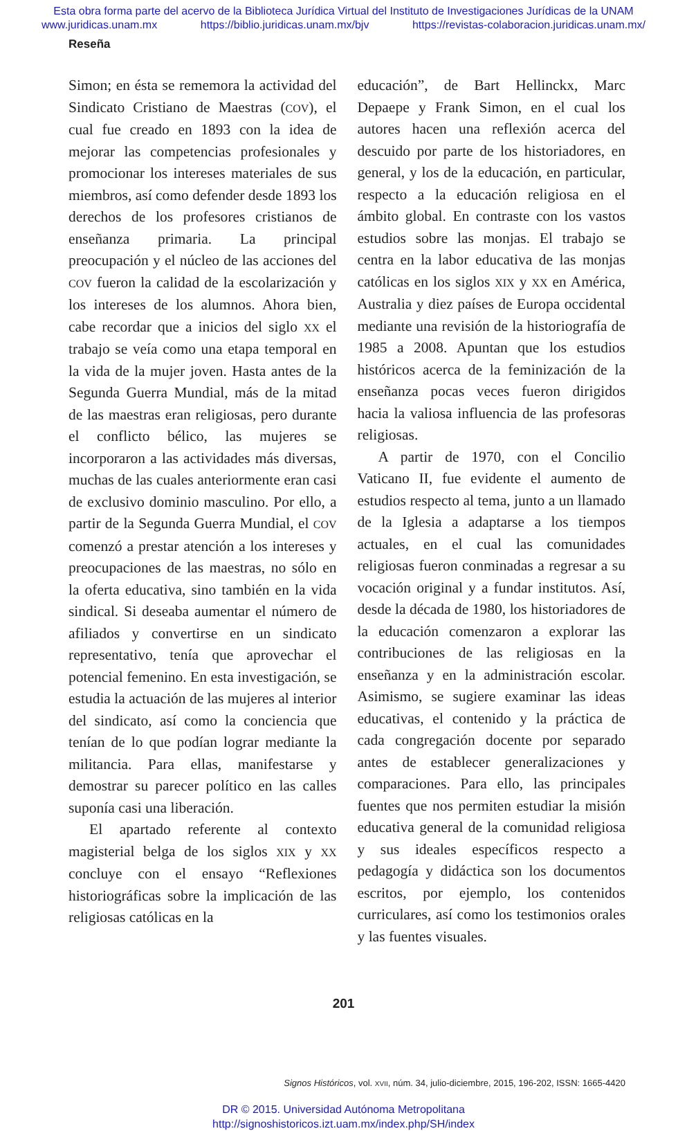Esta obra forma parte del acervo de la Biblioteca Jurídica Virtual del Instituto de Investigaciones Jurídicas de la UNAM
www.juridicas.unam.mx https://biblio.juridicas.unam.mx/bjv https://revistas-colaboracion.juridicas.unam.mx/
Reseña
Simon; en ésta se rememora la actividad del Sindicato Cristiano de Maestras (COV), el cual fue creado en 1893 con la idea de mejorar las competencias profesionales y promocionar los intereses materiales de sus miembros, así como defender desde 1893 los derechos de los profesores cristianos de enseñanza primaria. La principal preocupación y el núcleo de las acciones del COV fueron la calidad de la escolarización y los intereses de los alumnos. Ahora bien, cabe recordar que a inicios del siglo XX el trabajo se veía como una etapa temporal en la vida de la mujer joven. Hasta antes de la Segunda Guerra Mundial, más de la mitad de las maestras eran religiosas, pero durante el conflicto bélico, las mujeres se incorporaron a las actividades más diversas, muchas de las cuales anteriormente eran casi de exclusivo dominio masculino. Por ello, a partir de la Segunda Guerra Mundial, el COV comenzó a prestar atención a los intereses y preocupaciones de las maestras, no sólo en la oferta educativa, sino también en la vida sindical. Si deseaba aumentar el número de afiliados y convertirse en un sindicato representativo, tenía que aprovechar el potencial femenino. En esta investigación, se estudia la actuación de las mujeres al interior del sindicato, así como la conciencia que tenían de lo que podían lograr mediante la militancia. Para ellas, manifestarse y demostrar su parecer político en las calles suponía casi una liberación.
El apartado referente al contexto magisterial belga de los siglos XIX y XX concluye con el ensayo “Reflexiones historiográficas sobre la implicación de las religiosas católicas en la
educación”, de Bart Hellinckx, Marc Depaepe y Frank Simon, en el cual los autores hacen una reflexión acerca del descuido por parte de los historiadores, en general, y los de la educación, en particular, respecto a la educación religiosa en el ámbito global. En contraste con los vastos estudios sobre las monjas. El trabajo se centra en la labor educativa de las monjas católicas en los siglos XIX y XX en América, Australia y diez países de Europa occidental mediante una revisión de la historiografía de 1985 a 2008. Apuntan que los estudios históricos acerca de la feminización de la enseñanza pocas veces fueron dirigidos hacia la valiosa influencia de las profesoras religiosas.
A partir de 1970, con el Concilio Vaticano II, fue evidente el aumento de estudios respecto al tema, junto a un llamado de la Iglesia a adaptarse a los tiempos actuales, en el cual las comunidades religiosas fueron conminadas a regresar a su vocación original y a fundar institutos. Así, desde la década de 1980, los historiadores de la educación comenzaron a explorar las contribuciones de las religiosas en la enseñanza y en la administración escolar. Asimismo, se sugiere examinar las ideas educativas, el contenido y la práctica de cada congregación docente por separado antes de establecer generalizaciones y comparaciones. Para ello, las principales fuentes que nos permiten estudiar la misión educativa general de la comunidad religiosa y sus ideales específicos respecto a pedagogía y didáctica son los documentos escritos, por ejemplo, los contenidos curriculares, así como los testimonios orales y las fuentes visuales.
201
Signos Históricos, vol. XVII, núm. 34, julio-diciembre, 2015, 196-202, ISSN: 1665-4420
DR © 2015. Universidad Autónoma Metropolitana
http://signoshistoricos.izt.uam.mx/index.php/SH/index